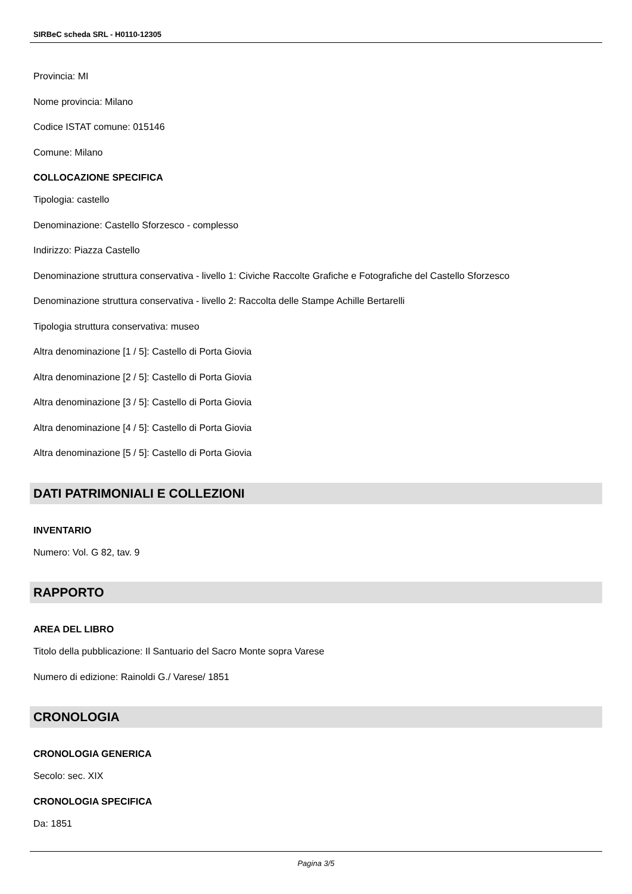SIRBeC scheda SRL - H0110-12305
Provincia: MI
Nome provincia: Milano
Codice ISTAT comune: 015146
Comune: Milano
COLLOCAZIONE SPECIFICA
Tipologia: castello
Denominazione: Castello Sforzesco - complesso
Indirizzo: Piazza Castello
Denominazione struttura conservativa - livello 1: Civiche Raccolte Grafiche e Fotografiche del Castello Sforzesco
Denominazione struttura conservativa - livello 2: Raccolta delle Stampe Achille Bertarelli
Tipologia struttura conservativa: museo
Altra denominazione [1 / 5]: Castello di Porta Giovia
Altra denominazione [2 / 5]: Castello di Porta Giovia
Altra denominazione [3 / 5]: Castello di Porta Giovia
Altra denominazione [4 / 5]: Castello di Porta Giovia
Altra denominazione [5 / 5]: Castello di Porta Giovia
DATI PATRIMONIALI E COLLEZIONI
INVENTARIO
Numero: Vol. G 82, tav. 9
RAPPORTO
AREA DEL LIBRO
Titolo della pubblicazione: Il Santuario del Sacro Monte sopra Varese
Numero di edizione: Rainoldi G./ Varese/ 1851
CRONOLOGIA
CRONOLOGIA GENERICA
Secolo: sec. XIX
CRONOLOGIA SPECIFICA
Da: 1851
Pagina 3/5